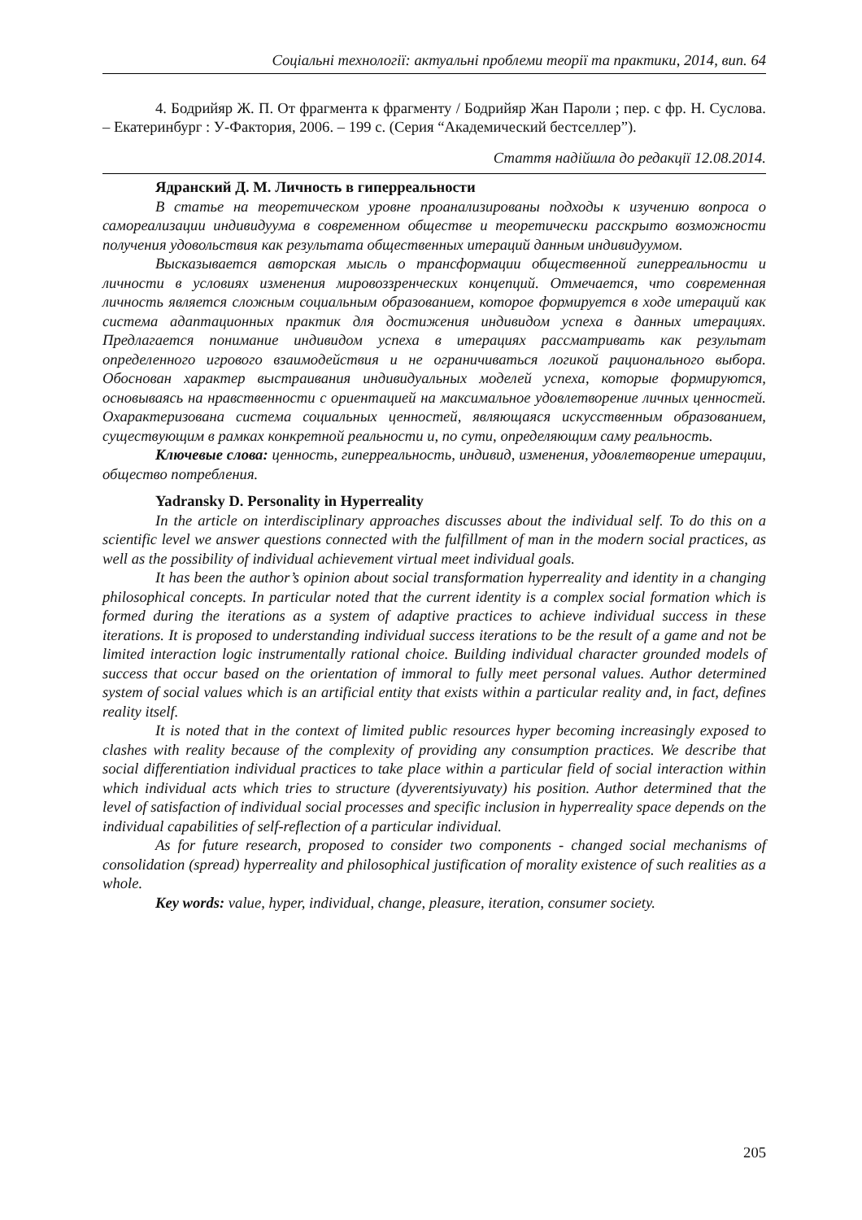Соціальні технології: актуальні проблеми теорії та практики, 2014, вип. 64
4. Бодрийяр Ж. П. От фрагмента к фрагменту / Бодрийяр Жан Пароли ; пер. с фр. Н. Суслова. – Екатеринбург : У-Фактория, 2006. – 199 с. (Серия “Академический бестселлер”).
Стаття надійшла до редакції 12.08.2014.
Ядранский Д. М. Личность в гиперреальности
В статье на теоретическом уровне проанализированы подходы к изучению вопроса о самореализации индивидуума в современном обществе и теоретически расскрыто возможности получения удовольствия как результата общественных итераций данным индивидуумом.
Высказывается авторская мысль о трансформации общественной гиперреальности и личности в условиях изменения мировоззренческих концепций. Отмечается, что современная личность является сложным социальным образованием, которое формируется в ходе итераций как система адаптационных практик для достижения индивидом успеха в данных итерациях. Предлагается понимание индивидом успеха в итерациях рассматривать как результат определенного игрового взаимодействия и не ограничиваться логикой рационального выбора. Обоснован характер выстраивания индивидуальных моделей успеха, которые формируются, основываясь на нравственности с ориентацией на максимальное удовлетворение личных ценностей. Охарактеризована система социальных ценностей, являющаяся искусственным образованием, существующим в рамках конкретной реальности и, по сути, определяющим саму реальность.
Ключевые слова: ценность, гиперреальность, индивид, изменения, удовлетворение итерации, общество потребления.
Yadransky D. Personality in Hyperreality
In the article on interdisciplinary approaches discusses about the individual self. To do this on a scientific level we answer questions connected with the fulfillment of man in the modern social practices, as well as the possibility of individual achievement virtual meet individual goals.
It has been the author’s opinion about social transformation hyperreality and identity in a changing philosophical concepts. In particular noted that the current identity is a complex social formation which is formed during the iterations as a system of adaptive practices to achieve individual success in these iterations. It is proposed to understanding individual success iterations to be the result of a game and not be limited interaction logic instrumentally rational choice. Building individual character grounded models of success that occur based on the orientation of immoral to fully meet personal values. Author determined system of social values which is an artificial entity that exists within a particular reality and, in fact, defines reality itself.
It is noted that in the context of limited public resources hyper becoming increasingly exposed to clashes with reality because of the complexity of providing any consumption practices. We describe that social differentiation individual practices to take place within a particular field of social interaction within which individual acts which tries to structure (dyverentsiyuvaty) his position. Author determined that the level of satisfaction of individual social processes and specific inclusion in hyperreality space depends on the individual capabilities of self-reflection of a particular individual.
As for future research, proposed to consider two components - changed social mechanisms of consolidation (spread) hyperreality and philosophical justification of morality existence of such realities as a whole.
Key words: value, hyper, individual, change, pleasure, iteration, consumer society.
205